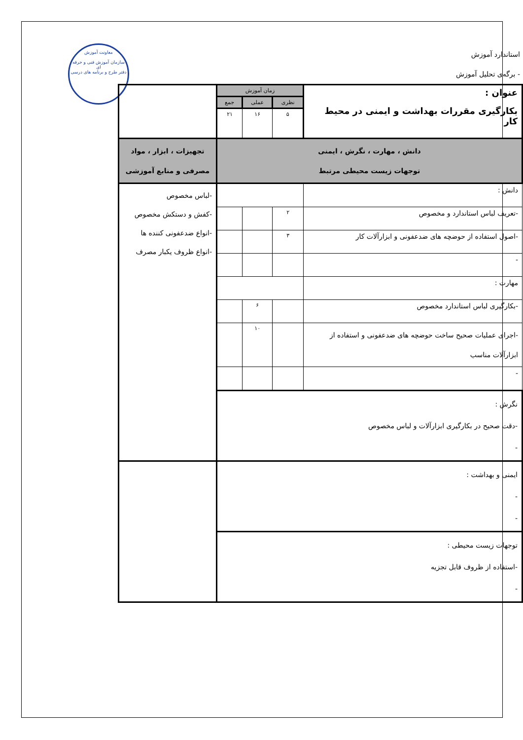معاونت آموزش
سازمان آموزش فنی و حرفه ای
دفتر طرح و برنامه های درسی
استاندارد آموزش
- برگه‌ی تحلیل آموزش
| عنوان : بکارگیری مقررات بهداشت و ایمنی در محیط کار | زمان آموزش | | | |
| | نظری | عملی | جمع | |
| | ۵ | ۱۶ | ۲۱ | |
| دانش ، مهارت ، نگرش ، ایمنی توجهات زیست محیطی مرتبط | | | | تجهیزات ، ابزار ، مواد مصرفی و منابع آموزشی |
| دانش : | | | | -لباس مخصوص -کفش و دستکش مخصوص -انواع ضدعفونی کننده ها -انواع ظروف یکبار مصرف |
| -تعریف لباس استاندارد و مخصوص | ۲ | | | |
| -اصول استفاده از حوضچه های ضدعفونی و ابزارآلات کار | ۳ | | | |
| - | | | | |
| مهارت : | | | | |
| -بکارگیری لباس استاندارد مخصوص | | ۶ | | |
| -اجرای عملیات صحیح ساخت حوضچه های ضدعفونی و استفاده از ابزارآلات مناسب | | ۱۰ | | |
| - | | | | |
| نگرش : -دقت صحیح در بکارگیری ابزارآلات و لباس مخصوص - | | | | |
| ایمنی و بهداشت : - - | | | | |
| توجهات زیست محیطی : -استفاده از ظروف قابل تجزیه - | | | | |